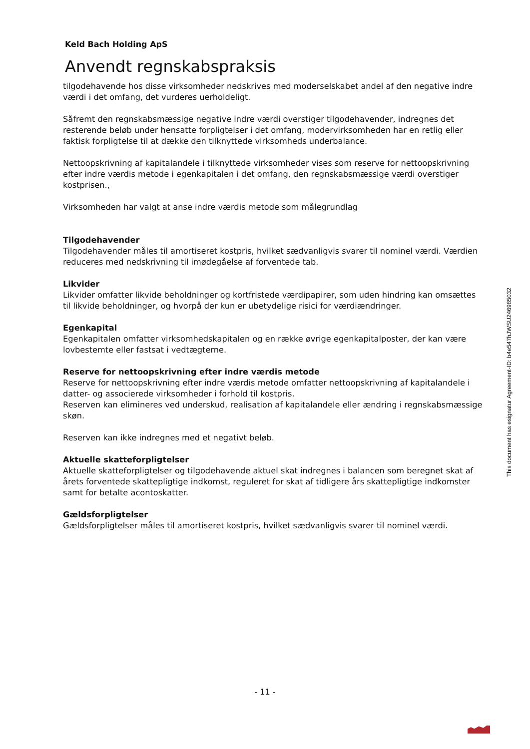Keld Bach Holding ApS
Anvendt regnskabspraksis
tilgodehavende hos disse virksomheder nedskrives med moderselskabet andel af den negative indre værdi i det omfang, det vurderes uerholdeligt.
Såfremt den regnskabsmæssige negative indre værdi overstiger tilgodehavender, indregnes det resterende beløb under hensatte forpligtelser i det omfang, modervirksomheden har en retlig eller faktisk forpligtelse til at dække den tilknyttede virksomheds underbalance.
Nettoopskrivning af kapitalandele i tilknyttede virksomheder vises som reserve for nettoopskrivning efter indre værdis metode i egenkapitalen i det omfang, den regnskabsmæssige værdi overstiger kostprisen.,
Virksomheden har valgt at anse indre værdis metode som målegrundlag
Tilgodehavender
Tilgodehavender måles til amortiseret kostpris, hvilket sædvanligvis svarer til nominel værdi. Værdien reduceres med nedskrivning til imødegåelse af forventede tab.
Likvider
Likvider omfatter likvide beholdninger og kortfristede værdipapirer, som uden hindring kan omsættes til likvide beholdninger, og hvorpå der kun er ubetydelige risici for værdiændringer.
Egenkapital
Egenkapitalen omfatter virksomhedskapitalen og en række øvrige egenkapitalposter, der kan være lovbestemte eller fastsat i vedtægterne.
Reserve for nettoopskrivning efter indre værdis metode
Reserve for nettoopskrivning efter indre værdis metode omfatter nettoopskrivning af kapitalandele i datter- og associerede virksomheder i forhold til kostpris.
Reserven kan elimineres ved underskud, realisation af kapitalandele eller ændring i regnskabsmæssige skøn.
Reserven kan ikke indregnes med et negativt beløb.
Aktuelle skatteforpligtelser
Aktuelle skatteforpligtelser og tilgodehavende aktuel skat indregnes i balancen som beregnet skat af årets forventede skattepligtige indkomst, reguleret for skat af tidligere års skattepligtige indkomster samt for betalte acontoskatter.
Gældsforpligtelser
Gældsforpligtelser måles til amortiseret kostpris, hvilket sædvanligvis svarer til nominel værdi.
This document has esignatur Agreement-ID: b4e547hJWSU246985032
- 11 -